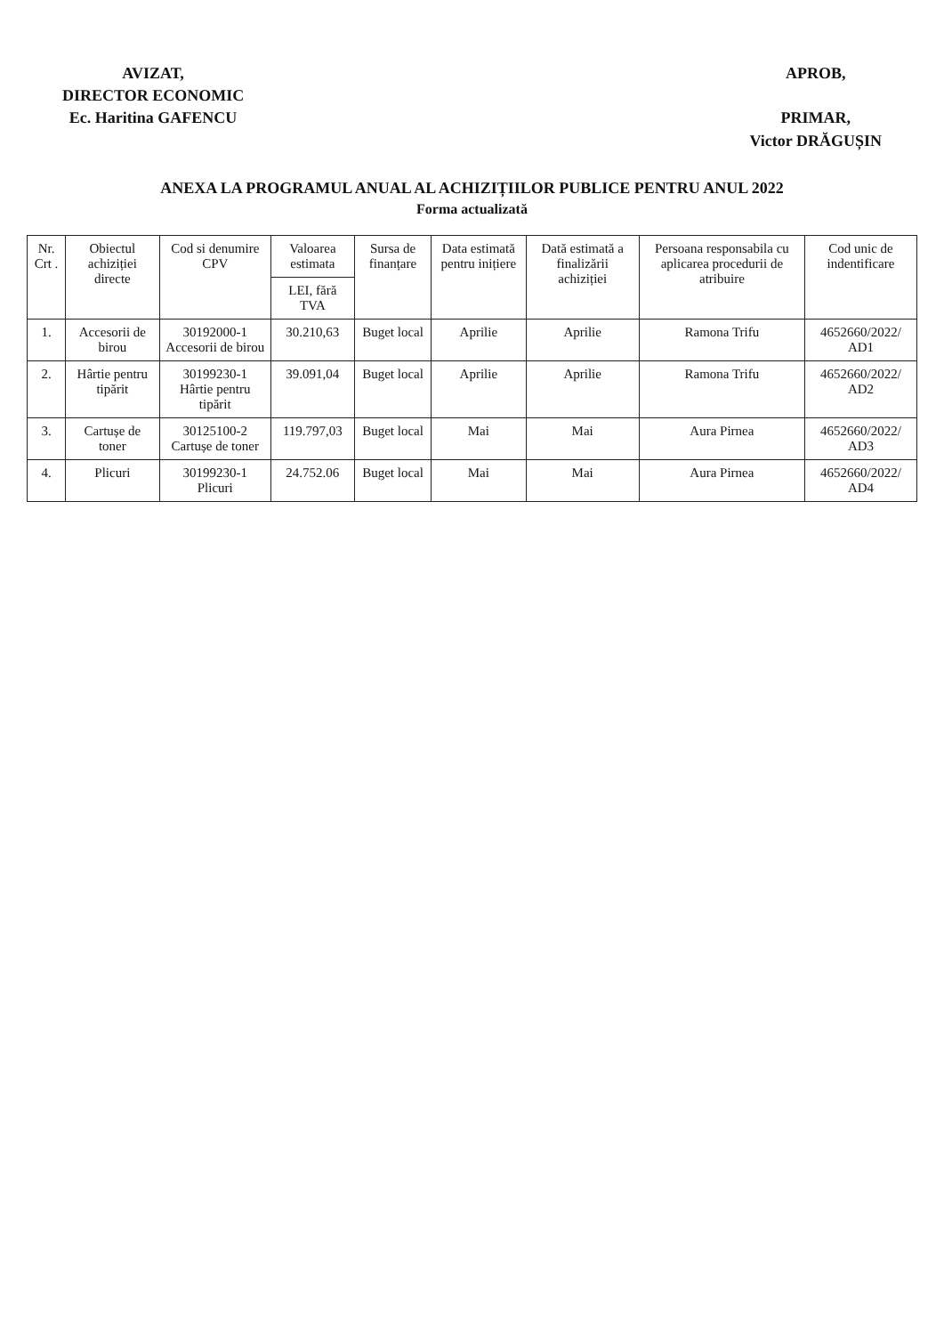AVIZAT,
DIRECTOR ECONOMIC
Ec. Haritina GAFENCU
APROB,
PRIMAR,
Victor DRĂGUȘIN
ANEXA LA PROGRAMUL ANUAL AL ACHIZIȚIILOR PUBLICE PENTRU ANUL 2022
Forma actualizată
| Nr. Crt . | Obiectul achiziției directe | Cod si denumire CPV | Valoarea estimata | Sursa de finanțare | Data estimată pentru inițiere | Dată estimată a finalizării achiziției | Persoana responsabila cu aplicarea procedurii de atribuire | Cod unic de indentificare |
| --- | --- | --- | --- | --- | --- | --- | --- | --- |
| | | | LEI, fără TVA | | | | | |
| 1. | Accesorii de birou | 30192000-1 Accesorii de birou | 30.210,63 | Buget local | Aprilie | Aprilie | Ramona Trifu | 4652660/2022/ AD1 |
| 2. | Hârtie pentru tipărit | 30199230-1 Hârtie pentru tipărit | 39.091,04 | Buget local | Aprilie | Aprilie | Ramona Trifu | 4652660/2022/ AD2 |
| 3. | Cartușe de toner | 30125100-2 Cartușe de toner | 119.797,03 | Buget local | Mai | Mai | Aura Pirnea | 4652660/2022/ AD3 |
| 4. | Plicuri | 30199230-1 Plicuri | 24.752.06 | Buget local | Mai | Mai | Aura Pirnea | 4652660/2022/ AD4 |